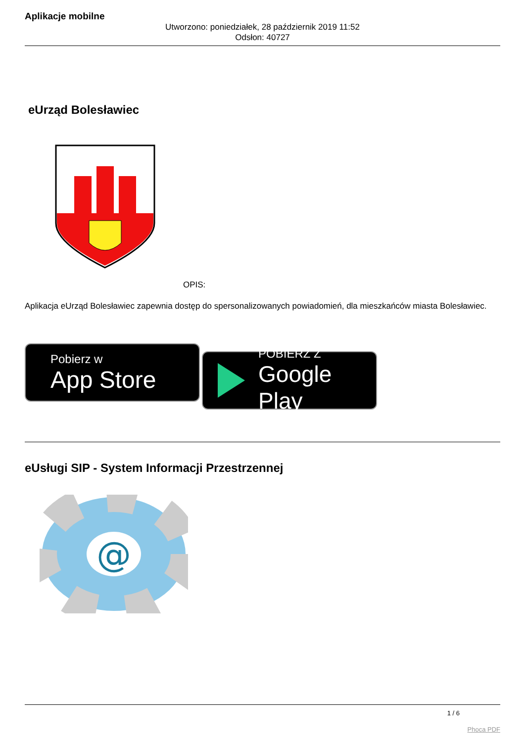Aplikacje mobilne
Utworzono: poniedziałek, 28 październik 2019 11:52
Odsłon: 40727
eUrząd Bolesławiec
OPIS:
Aplikacja eUrząd Bolesławiec zapewnia dostęp do spersonalizowanych powiadomień, dla mieszkańców miasta Bolesławiec.
Pobierz w
App Store
POBIERZ Z
Google Play
eUsługi SIP - System Informacji Przestrzennej
@
1 / 6
Phoca PDF